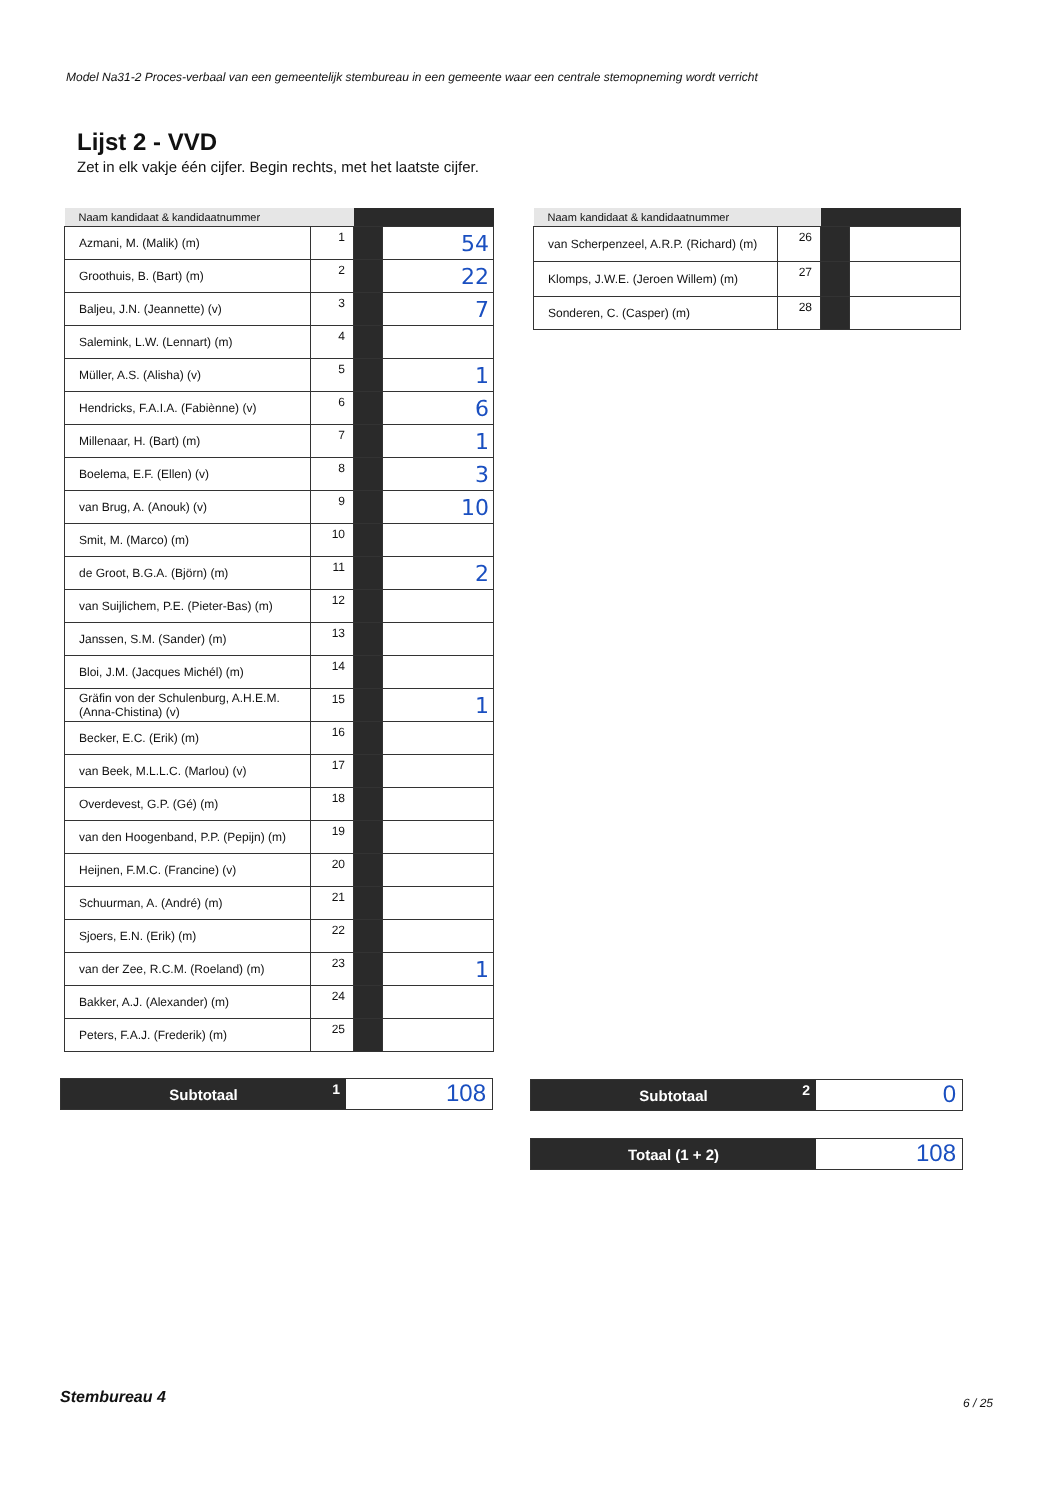Model Na31-2 Proces-verbaal van een gemeentelijk stembureau in een gemeente waar een centrale stemopneming wordt verricht
Lijst 2 - VVD
Zet in elk vakje één cijfer. Begin rechts, met het laatste cijfer.
| Naam kandidaat & kandidaatnummer | | | |
| --- | --- | --- | --- |
| Azmani, M. (Malik) (m) | 1 | | 54 |
| Groothuis, B. (Bart) (m) | 2 | | 22 |
| Baljeu, J.N. (Jeannette) (v) | 3 | | 7 |
| Salemink, L.W. (Lennart) (m) | 4 | | |
| Müller, A.S. (Alisha) (v) | 5 | | 1 |
| Hendricks, F.A.I.A. (Fabiènne) (v) | 6 | | 6 |
| Millenaar, H. (Bart) (m) | 7 | | 1 |
| Boelema, E.F. (Ellen) (v) | 8 | | 3 |
| van Brug, A. (Anouk) (v) | 9 | | 10 |
| Smit, M. (Marco) (m) | 10 | | |
| de Groot, B.G.A. (Björn) (m) | 11 | | 2 |
| van Suijlichem, P.E. (Pieter-Bas) (m) | 12 | | |
| Janssen, S.M. (Sander) (m) | 13 | | |
| Bloi, J.M. (Jacques Michél) (m) | 14 | | |
| Gräfin von der Schulenburg, A.H.E.M. (Anna-Chistina) (v) | 15 | | 1 |
| Becker, E.C. (Erik) (m) | 16 | | |
| van Beek, M.L.L.C. (Marlou) (v) | 17 | | |
| Overdevest, G.P. (Gé) (m) | 18 | | |
| van den Hoogenband, P.P. (Pepijn) (m) | 19 | | |
| Heijnen, F.M.C. (Francine) (v) | 20 | | |
| Schuurman, A. (André) (m) | 21 | | |
| Sjoers, E.N. (Erik) (m) | 22 | | |
| van der Zee, R.C.M. (Roeland) (m) | 23 | | 1 |
| Bakker, A.J. (Alexander) (m) | 24 | | |
| Peters, F.A.J. (Frederik) (m) | 25 | | |
| Naam kandidaat & kandidaatnummer | | | |
| --- | --- | --- | --- |
| van Scherpenzeel, A.R.P. (Richard) (m) | 26 | | |
| Klomps, J.W.E. (Jeroen Willem) (m) | 27 | | |
| Sonderen, C. (Casper) (m) | 28 | | |
Subtotaal 1
108
Subtotaal 2
0
Totaal (1 + 2)
108
Stembureau 4 6 / 25